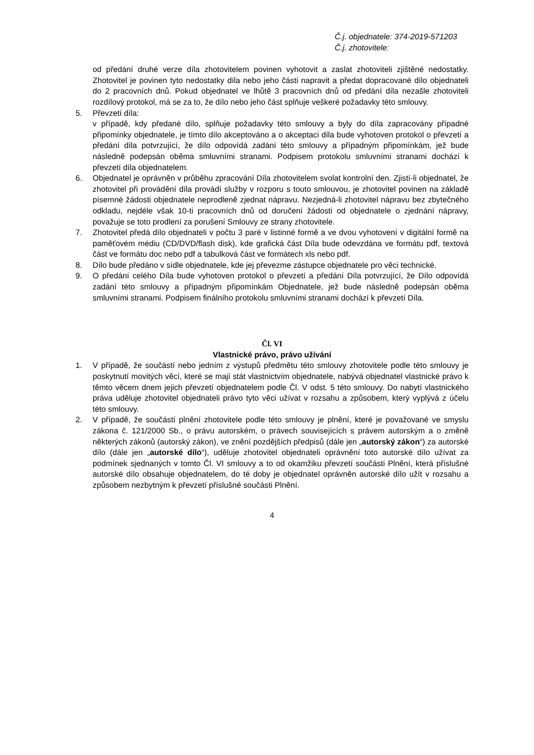Č.j. objednatele: 374-2019-571203
Č.j. zhotovitele:
od předání druhé verze díla zhotovitelem povinen vyhotovit a zaslat zhotoviteli zjištěné nedostatky. Zhotovitel je povinen tyto nedostatky díla nebo jeho části napravit a předat dopracované dílo objednateli do 2 pracovních dnů. Pokud objednatel ve lhůtě 3 pracovních dnů od předání díla nezašle zhotoviteli rozdílový protokol, má se za to, že dílo nebo jeho část splňuje veškeré požadavky této smlouvy.
5. Převzetí díla:
v případě, kdy předané dílo, splňuje požadavky této smlouvy a byly do díla zapracovány případné připomínky objednatele, je tímto dílo akceptováno a o akceptaci díla bude vyhotoven protokol o převzetí a předání díla potvrzující, že dílo odpovídá zadání této smlouvy a případným připomínkám, jež bude následně podepsán oběma smluvními stranami. Podpisem protokolu smluvními stranami dochází k převzetí díla objednatelem.
6. Objednatel je oprávněn v průběhu zpracování Díla zhotovitelem svolat kontrolní den. Zjistí-li objednatel, že zhotovitel při provádění díla provádí služby v rozporu s touto smlouvou, je zhotovitel povinen na základě písemné žádosti objednatele neprodleně zjednat nápravu. Nezjedná-li zhotovitel nápravu bez zbytečného odkladu, nejdéle však 10-ti pracovních dnů od doručení žádosti od objednatele o zjednání nápravy, považuje se toto prodlení za porušení Smlouvy ze strany zhotovitele.
7. Zhotovitel předá dílo objednateli v počtu 3 paré v listinné formě a ve dvou vyhotovení v digitální formě na paměťovém médiu (CD/DVD/flash disk), kde grafická část Díla bude odevzdána ve formátu pdf, textová část ve formátu doc nebo pdf a tabulková část ve formátech xls nebo pdf.
8. Dílo bude předáno v sídle objednatele, kde jej převezme zástupce objednatele pro věci technické.
9. O předání celého Díla bude vyhotoven protokol o převzetí a předání Díla potvrzující, že Dílo odpovídá zadání této smlouvy a případným připomínkám Objednatele, jež bude následně podepsán oběma smluvními stranami. Podpisem finálního protokolu smluvními stranami dochází k převzetí Díla.
Čl. VI
Vlastnické právo, právo užívání
1. V případě, že součástí nebo jedním z výstupů předmětu této smlouvy zhotovitele podle této smlouvy je poskytnutí movitých věcí, které se mají stát vlastnictvím objednatele, nabývá objednatel vlastnické právo k těmto věcem dnem jejich převzetí objednatelem podle Čl. V odst. 5 této smlouvy. Do nabytí vlastnického práva uděluje zhotovitel objednateli právo tyto věci užívat v rozsahu a způsobem, který vyplývá z účelu této smlouvy.
2. V případě, že součástí plnění zhotovitele podle této smlouvy je plnění, které je považované ve smyslu zákona č. 121/2000 Sb., o právu autorském, o právech souvisejících s právem autorským a o změně některých zákonů (autorský zákon), ve znění pozdějších předpisů (dále jen „autorský zákon“) za autorské dílo (dále jen „autorské dílo“), uděluje zhotovitel objednateli oprávnění toto autorské dílo užívat za podmínek sjednaných v tomto Čl. VI smlouvy a to od okamžiku převzetí součásti Plnění, která příslušné autorské dílo obsahuje objednatelem, do té doby je objednatel oprávněn autorské dílo užít v rozsahu a způsobem nezbytným k převzetí příslušné součásti Plnění.
4